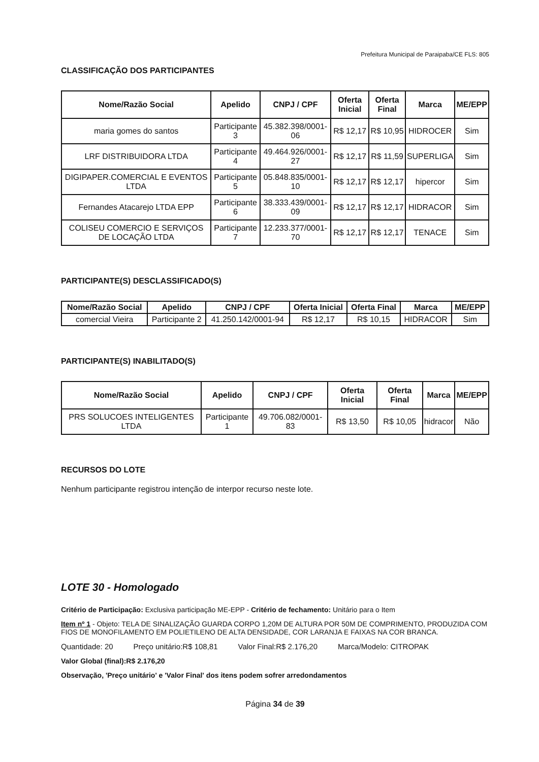Prefeitura Municipal de Paraipaba/CE FLS: 805
CLASSIFICAÇÃO DOS PARTICIPANTES
| Nome/Razão Social | Apelido | CNPJ / CPF | Oferta Inicial | Oferta Final | Marca | ME/EPP |
| --- | --- | --- | --- | --- | --- | --- |
| maria gomes do santos | Participante 3 | 45.382.398/0001-06 | R$ 12,17 | R$ 10,95 | HIDROCER | Sim |
| LRF DISTRIBUIDORA LTDA | Participante 4 | 49.464.926/0001-27 | R$ 12,17 | R$ 11,59 | SUPERLIGA | Sim |
| DIGIPAPER.COMERCIAL E EVENTOS LTDA | Participante 5 | 05.848.835/0001-10 | R$ 12,17 | R$ 12,17 | hipercor | Sim |
| Fernandes Atacarejo LTDA EPP | Participante 6 | 38.333.439/0001-09 | R$ 12,17 | R$ 12,17 | HIDRACOR | Sim |
| COLISEU COMERCIO E SERVIÇOS DE LOCAÇÃO LTDA | Participante 7 | 12.233.377/0001-70 | R$ 12,17 | R$ 12,17 | TENACE | Sim |
PARTICIPANTE(S) DESCLASSIFICADO(S)
| Nome/Razão Social | Apelido | CNPJ / CPF | Oferta Inicial | Oferta Final | Marca | ME/EPP |
| --- | --- | --- | --- | --- | --- | --- |
| comercial Vieira | Participante 2 | 41.250.142/0001-94 | R$ 12,17 | R$ 10,15 | HIDRACOR | Sim |
PARTICIPANTE(S) INABILITADO(S)
| Nome/Razão Social | Apelido | CNPJ / CPF | Oferta Inicial | Oferta Final | Marca | ME/EPP |
| --- | --- | --- | --- | --- | --- | --- |
| PRS SOLUCOES INTELIGENTES LTDA | Participante 1 | 49.706.082/0001-83 | R$ 13,50 | R$ 10,05 | hidracor | Não |
RECURSOS DO LOTE
Nenhum participante registrou intenção de interpor recurso neste lote.
LOTE 30 - Homologado
Critério de Participação: Exclusiva participação ME-EPP - Critério de fechamento: Unitário para o Item
Item nº 1 - Objeto: TELA DE SINALIZAÇÃO GUARDA CORPO 1,20M DE ALTURA POR 50M DE COMPRIMENTO, PRODUZIDA COM FIOS DE MONOFILAMENTO EM POLIETILENO DE ALTA DENSIDADE, COR LARANJA E FAIXAS NA COR BRANCA.
Quantidade: 20 Preço unitário:R$ 108,81 Valor Final:R$ 2.176,20 Marca/Modelo: CITROPAK
Valor Global (final):R$ 2.176,20
Observação, 'Preço unitário' e 'Valor Final' dos itens podem sofrer arredondamentos
Página 34 de 39